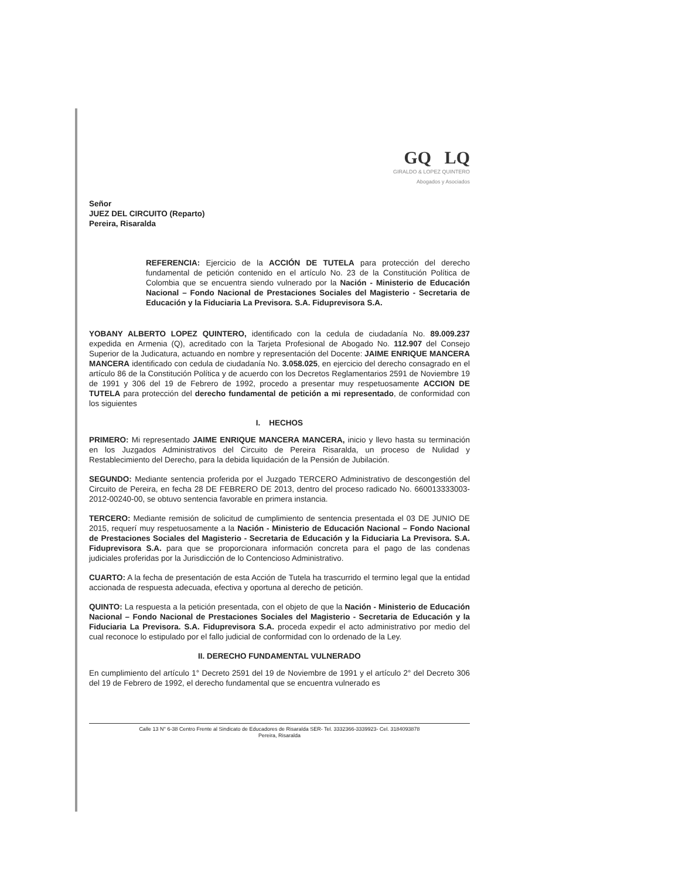GQ LQ
GIRALDO & LOPEZ QUINTERO
Abogados y Asociados
Señor
JUEZ DEL CIRCUITO (Reparto)
Pereira, Risaralda
REFERENCIA: Ejercicio de la ACCIÓN DE TUTELA para protección del derecho fundamental de petición contenido en el artículo No. 23 de la Constitución Política de Colombia que se encuentra siendo vulnerado por la Nación - Ministerio de Educación Nacional – Fondo Nacional de Prestaciones Sociales del Magisterio - Secretaria de Educación y la Fiduciaria La Previsora. S.A. Fiduprevisora S.A.
YOBANY ALBERTO LOPEZ QUINTERO, identificado con la cedula de ciudadanía No. 89.009.237 expedida en Armenia (Q), acreditado con la Tarjeta Profesional de Abogado No. 112.907 del Consejo Superior de la Judicatura, actuando en nombre y representación del Docente: JAIME ENRIQUE MANCERA MANCERA identificado con cedula de ciudadanía No. 3.058.025, en ejercicio del derecho consagrado en el artículo 86 de la Constitución Política y de acuerdo con los Decretos Reglamentarios 2591 de Noviembre 19 de 1991 y 306 del 19 de Febrero de 1992, procedo a presentar muy respetuosamente ACCION DE TUTELA para protección del derecho fundamental de petición a mi representado, de conformidad con los siguientes
I. HECHOS
PRIMERO: Mi representado JAIME ENRIQUE MANCERA MANCERA, inicio y llevo hasta su terminación en los Juzgados Administrativos del Circuito de Pereira Risaralda, un proceso de Nulidad y Restablecimiento del Derecho, para la debida liquidación de la Pensión de Jubilación.
SEGUNDO: Mediante sentencia proferida por el Juzgado TERCERO Administrativo de descongestión del Circuito de Pereira, en fecha 28 DE FEBRERO DE 2013, dentro del proceso radicado No. 660013333003-2012-00240-00, se obtuvo sentencia favorable en primera instancia.
TERCERO: Mediante remisión de solicitud de cumplimiento de sentencia presentada el 03 DE JUNIO DE 2015, requerí muy respetuosamente a la Nación - Ministerio de Educación Nacional – Fondo Nacional de Prestaciones Sociales del Magisterio - Secretaria de Educación y la Fiduciaria La Previsora. S.A. Fiduprevisora S.A. para que se proporcionara información concreta para el pago de las condenas judiciales proferidas por la Jurisdicción de lo Contencioso Administrativo.
CUARTO: A la fecha de presentación de esta Acción de Tutela ha trascurrido el termino legal que la entidad accionada de respuesta adecuada, efectiva y oportuna al derecho de petición.
QUINTO: La respuesta a la petición presentada, con el objeto de que la Nación - Ministerio de Educación Nacional – Fondo Nacional de Prestaciones Sociales del Magisterio - Secretaria de Educación y la Fiduciaria La Previsora. S.A. Fiduprevisora S.A. proceda expedir el acto administrativo por medio del cual reconoce lo estipulado por el fallo judicial de conformidad con lo ordenado de la Ley.
II. DERECHO FUNDAMENTAL VULNERADO
En cumplimiento del artículo 1° Decreto 2591 del 19 de Noviembre de 1991 y el artículo 2° del Decreto 306 del 19 de Febrero de 1992, el derecho fundamental que se encuentra vulnerado es
Calle 13 N° 6-38 Centro Frente al Sindicato de Educadores de Risaralda SER- Tel. 3332366-3339923- Cel. 3184093878
Pereira, Risaralda